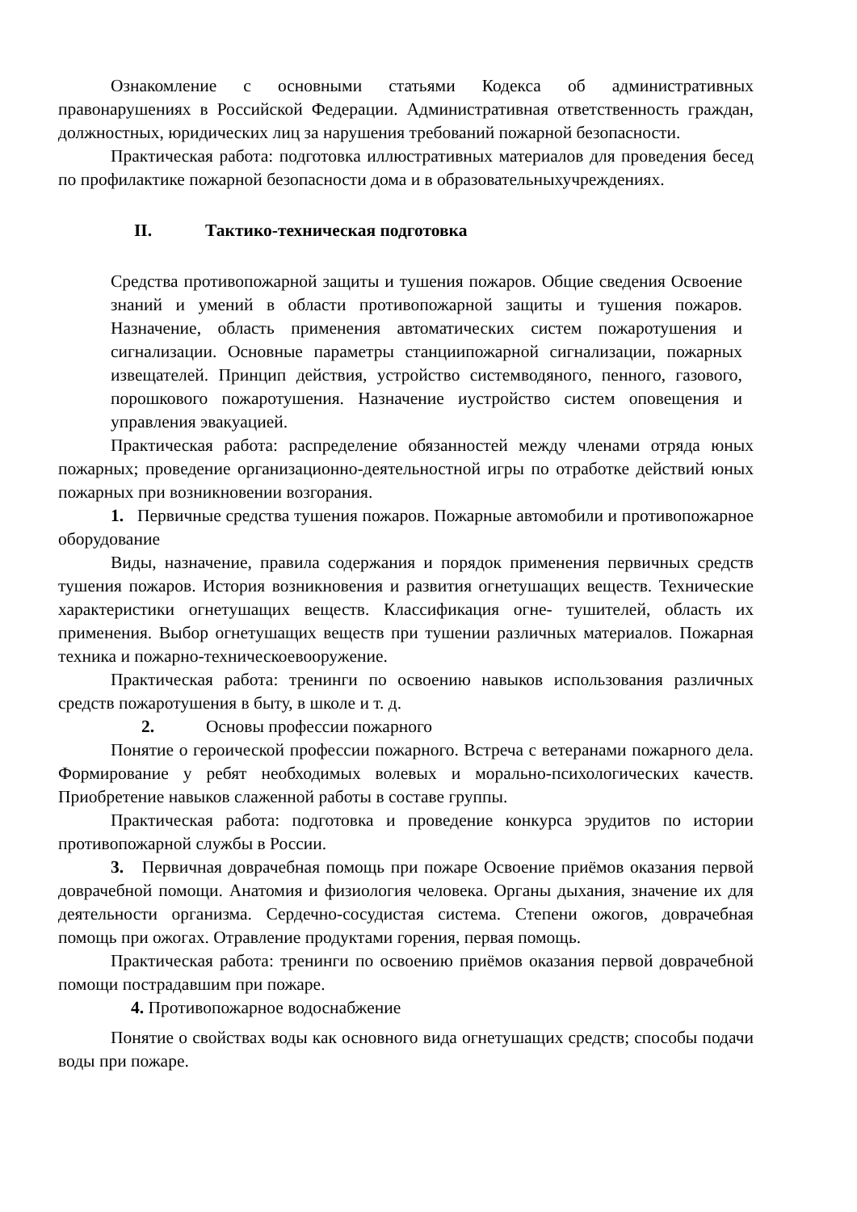Ознакомление с основными статьями Кодекса об административных правонарушениях в Российской Федерации. Административная ответственность граждан, должностных, юридических лиц за нарушения требований пожарной безопасности.
Практическая работа: подготовка иллюстративных материалов для проведения бесед по профилактике пожарной безопасности дома и в образовательныхучреждениях.
II. Тактико-техническая подготовка
Средства противопожарной защиты и тушения пожаров. Общие сведения Освоение знаний и умений в области противопожарной защиты и тушения пожаров. Назначение, область применения автоматических систем пожаротушения и сигнализации. Основные параметры станциипожарной сигнализации, пожарных извещателей. Принцип действия, устройство системводяного, пенного, газового, порошкового пожаротушения. Назначение иустройство систем оповещения и управления эвакуацией.
Практическая работа: распределение обязанностей между членами отряда юных пожарных; проведение организационно-деятельностной игры по отработке действий юных пожарных при возникновении возгорания.
1. Первичные средства тушения пожаров. Пожарные автомобили и противопожарное оборудование
Виды, назначение, правила содержания и порядок применения первичных средств тушения пожаров. История возникновения и развития огнетушащих веществ. Технические характеристики огнетушащих веществ. Классификация огне- тушителей, область их применения. Выбор огнетушащих веществ при тушении различных материалов. Пожарная техника и пожарно-техническоевооружение.
Практическая работа: тренинги по освоению навыков использования различных средств пожаротушения в быту, в школе и т. д.
2. Основы профессии пожарного
Понятие о героической профессии пожарного. Встреча с ветеранами пожарного дела. Формирование у ребят необходимых волевых и морально-психологических качеств. Приобретение навыков слаженной работы в составе группы.
Практическая работа: подготовка и проведение конкурса эрудитов по истории противопожарной службы в России.
3. Первичная доврачебная помощь при пожаре Освоение приёмов оказания первой доврачебной помощи. Анатомия и физиология человека. Органы дыхания, значение их для деятельности организма. Сердечно-сосудистая система. Степени ожогов, доврачебная помощь при ожогах. Отравление продуктами горения, первая помощь.
Практическая работа: тренинги по освоению приёмов оказания первой доврачебной помощи пострадавшим при пожаре.
4. Противопожарное водоснабжение
Понятие о свойствах воды как основного вида огнетушащих средств; способы подачи воды при пожаре.